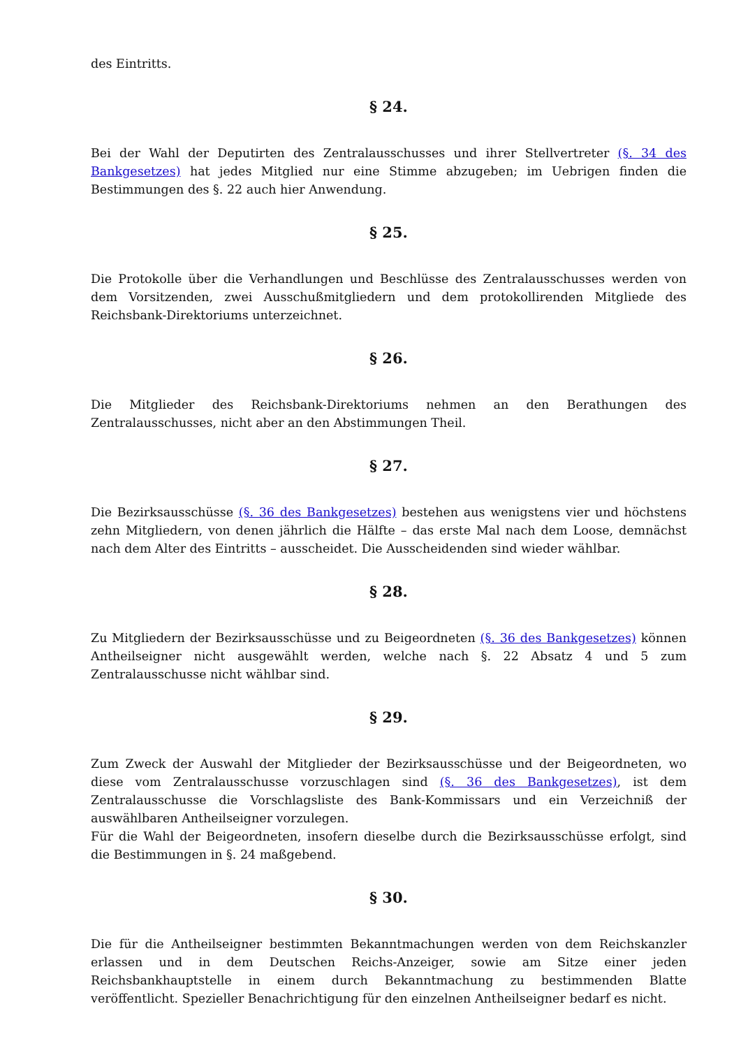des Eintritts.
§ 24.
Bei der Wahl der Deputirten des Zentralausschusses und ihrer Stellvertreter (§. 34 des Bankgesetzes) hat jedes Mitglied nur eine Stimme abzugeben; im Uebrigen finden die Bestimmungen des §. 22 auch hier Anwendung.
§ 25.
Die Protokolle über die Verhandlungen und Beschlüsse des Zentralausschusses werden von dem Vorsitzenden, zwei Ausschußmitgliedern und dem protokollirenden Mitgliede des Reichsbank-Direktoriums unterzeichnet.
§ 26.
Die Mitglieder des Reichsbank-Direktoriums nehmen an den Berathungen des Zentralausschusses, nicht aber an den Abstimmungen Theil.
§ 27.
Die Bezirksausschüsse (§. 36 des Bankgesetzes) bestehen aus wenigstens vier und höchstens zehn Mitgliedern, von denen jährlich die Hälfte – das erste Mal nach dem Loose, demnächst nach dem Alter des Eintritts – ausscheidet. Die Ausscheidenden sind wieder wählbar.
§ 28.
Zu Mitgliedern der Bezirksausschüsse und zu Beigeordneten (§. 36 des Bankgesetzes) können Antheilseigner nicht ausgewählt werden, welche nach §. 22 Absatz 4 und 5 zum Zentralausschusse nicht wählbar sind.
§ 29.
Zum Zweck der Auswahl der Mitglieder der Bezirksausschüsse und der Beigeordneten, wo diese vom Zentralausschusse vorzuschlagen sind (§. 36 des Bankgesetzes), ist dem Zentralausschusse die Vorschlagsliste des Bank-Kommissars und ein Verzeichniß der auswählbaren Antheilseigner vorzulegen.
Für die Wahl der Beigeordneten, insofern dieselbe durch die Bezirksausschüsse erfolgt, sind die Bestimmungen in §. 24 maßgebend.
§ 30.
Die für die Antheilseigner bestimmten Bekanntmachungen werden von dem Reichskanzler erlassen und in dem Deutschen Reichs-Anzeiger, sowie am Sitze einer jeden Reichsbankhauptstelle in einem durch Bekanntmachung zu bestimmenden Blatte veröffentlicht. Spezieller Benachrichtigung für den einzelnen Antheilseigner bedarf es nicht.